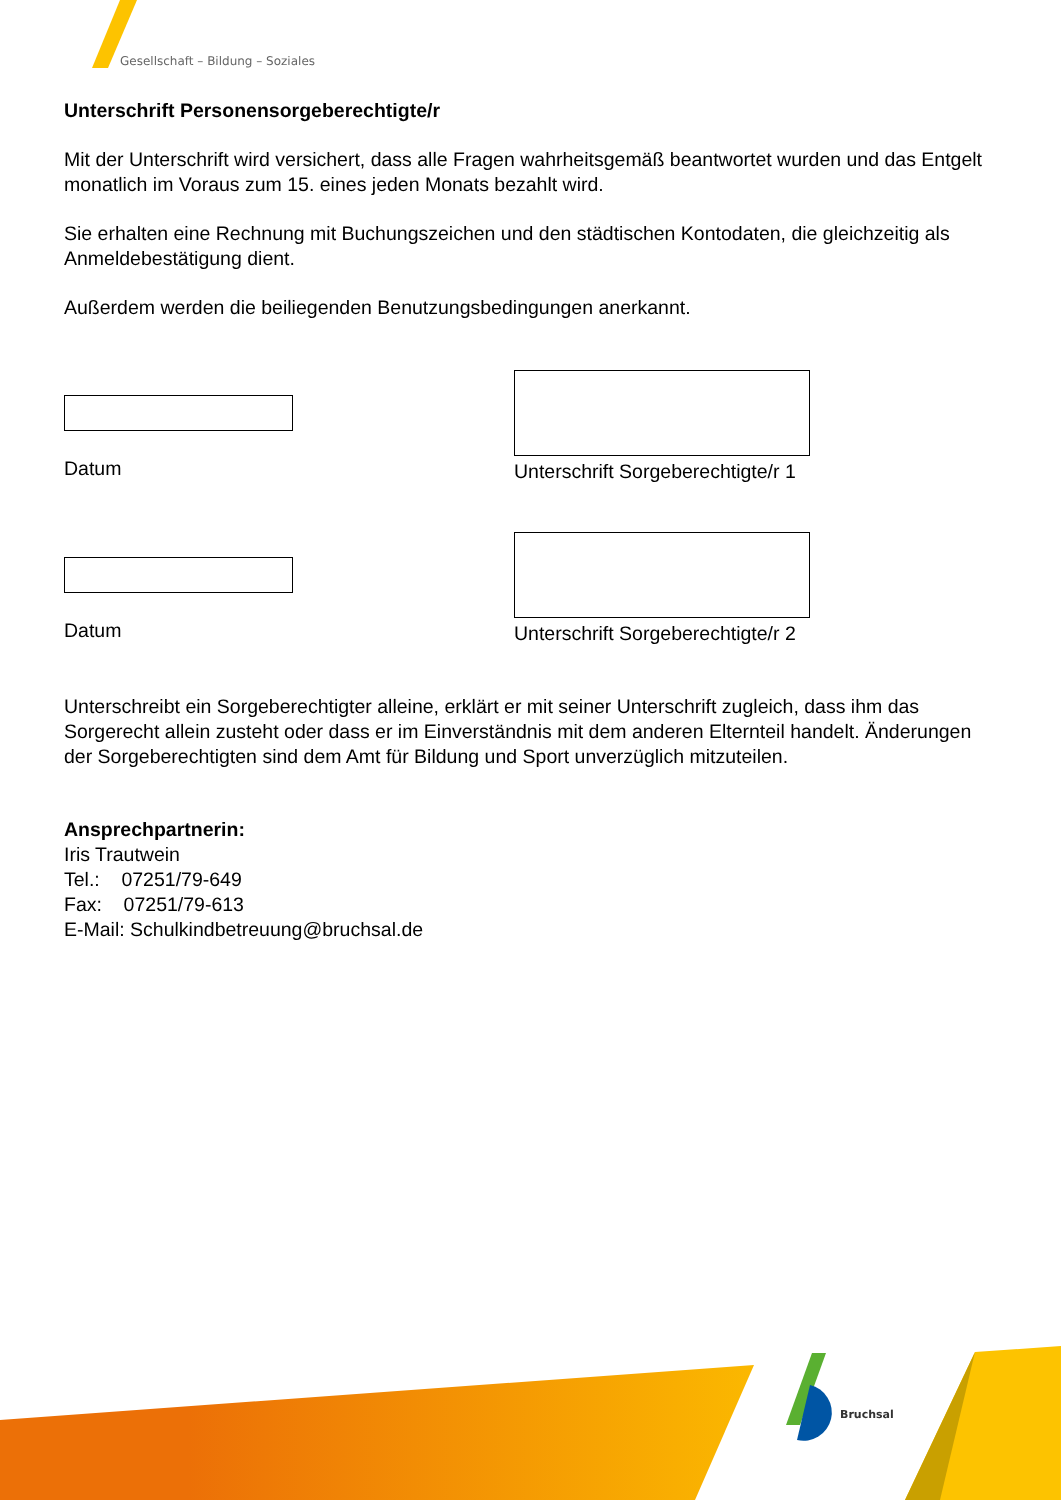Gesellschaft – Bildung – Soziales
Unterschrift Personensorgeberechtigte/r
Mit der Unterschrift wird versichert, dass alle Fragen wahrheitsgemäß beantwortet wurden und das Entgelt monatlich im Voraus zum 15. eines jeden Monats bezahlt wird.
Sie erhalten eine Rechnung mit Buchungszeichen und den städtischen Kontodaten, die gleichzeitig als Anmeldebestätigung dient.
Außerdem werden die beiliegenden Benutzungsbedingungen anerkannt.
Datum
Unterschrift Sorgeberechtigte/r 1
Datum
Unterschrift Sorgeberechtigte/r 2
Unterschreibt ein Sorgeberechtigter alleine, erklärt er mit seiner Unterschrift zugleich, dass ihm das Sorgerecht allein zusteht oder dass er im Einverständnis mit dem anderen Elternteil handelt. Änderungen der Sorgeberechtigten sind dem Amt für Bildung und Sport unverzüglich mitzuteilen.
Ansprechpartnerin:
Iris Trautwein
Tel.: 07251/79-649
Fax: 07251/79-613
E-Mail: Schulkindbetreuung@bruchsal.de
Bruchsal